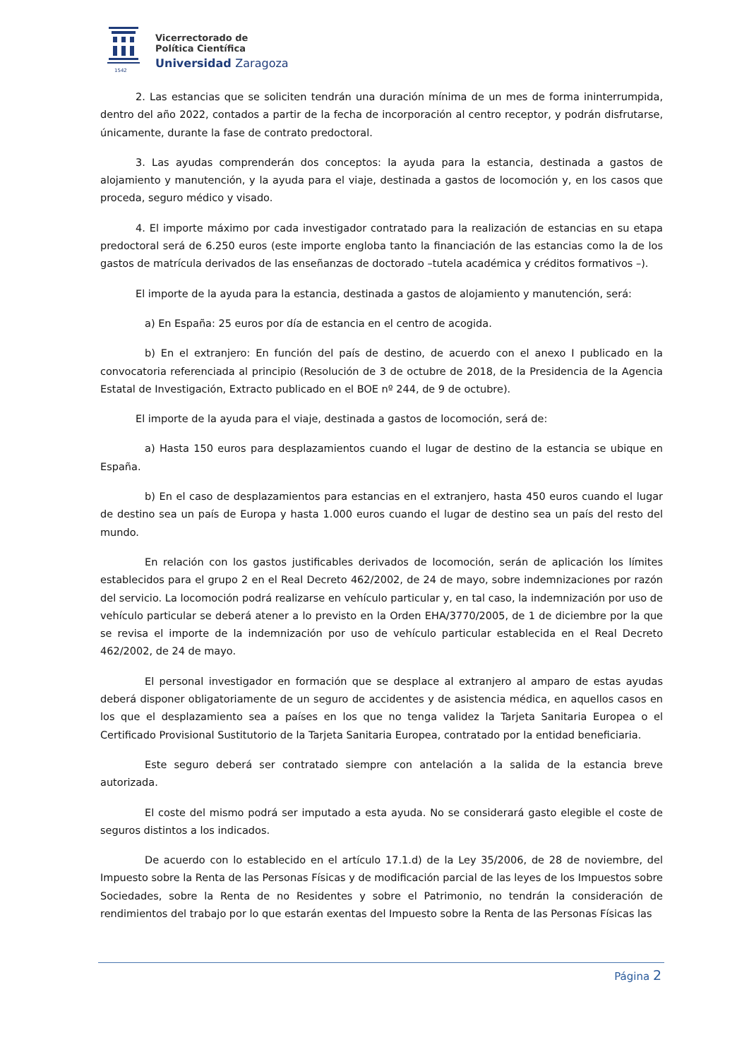1542
Vicerrectorado de
Política Científica
Universidad Zaragoza
2. Las estancias que se soliciten tendrán una duración mínima de un mes de forma ininterrumpida, dentro del año 2022, contados a partir de la fecha de incorporación al centro receptor, y podrán disfrutarse, únicamente, durante la fase de contrato predoctoral.
3. Las ayudas comprenderán dos conceptos: la ayuda para la estancia, destinada a gastos de alojamiento y manutención, y la ayuda para el viaje, destinada a gastos de locomoción y, en los casos que proceda, seguro médico y visado.
4. El importe máximo por cada investigador contratado para la realización de estancias en su etapa predoctoral será de 6.250 euros (este importe engloba tanto la financiación de las estancias como la de los gastos de matrícula derivados de las enseñanzas de doctorado –tutela académica y créditos formativos –).
El importe de la ayuda para la estancia, destinada a gastos de alojamiento y manutención, será:
a) En España: 25 euros por día de estancia en el centro de acogida.
b) En el extranjero: En función del país de destino, de acuerdo con el anexo I publicado en la convocatoria referenciada al principio (Resolución de 3 de octubre de 2018, de la Presidencia de la Agencia Estatal de Investigación, Extracto publicado en el BOE nº 244, de 9 de octubre).
El importe de la ayuda para el viaje, destinada a gastos de locomoción, será de:
a) Hasta 150 euros para desplazamientos cuando el lugar de destino de la estancia se ubique en España.
b) En el caso de desplazamientos para estancias en el extranjero, hasta 450 euros cuando el lugar de destino sea un país de Europa y hasta 1.000 euros cuando el lugar de destino sea un país del resto del mundo.
En relación con los gastos justificables derivados de locomoción, serán de aplicación los límites establecidos para el grupo 2 en el Real Decreto 462/2002, de 24 de mayo, sobre indemnizaciones por razón del servicio. La locomoción podrá realizarse en vehículo particular y, en tal caso, la indemnización por uso de vehículo particular se deberá atener a lo previsto en la Orden EHA/3770/2005, de 1 de diciembre por la que se revisa el importe de la indemnización por uso de vehículo particular establecida en el Real Decreto 462/2002, de 24 de mayo.
El personal investigador en formación que se desplace al extranjero al amparo de estas ayudas deberá disponer obligatoriamente de un seguro de accidentes y de asistencia médica, en aquellos casos en los que el desplazamiento sea a países en los que no tenga validez la Tarjeta Sanitaria Europea o el Certificado Provisional Sustitutorio de la Tarjeta Sanitaria Europea, contratado por la entidad beneficiaria.
Este seguro deberá ser contratado siempre con antelación a la salida de la estancia breve autorizada.
El coste del mismo podrá ser imputado a esta ayuda. No se considerará gasto elegible el coste de seguros distintos a los indicados.
De acuerdo con lo establecido en el artículo 17.1.d) de la Ley 35/2006, de 28 de noviembre, del Impuesto sobre la Renta de las Personas Físicas y de modificación parcial de las leyes de los Impuestos sobre Sociedades, sobre la Renta de no Residentes y sobre el Patrimonio, no tendrán la consideración de rendimientos del trabajo por lo que estarán exentas del Impuesto sobre la Renta de las Personas Físicas las
Página 2